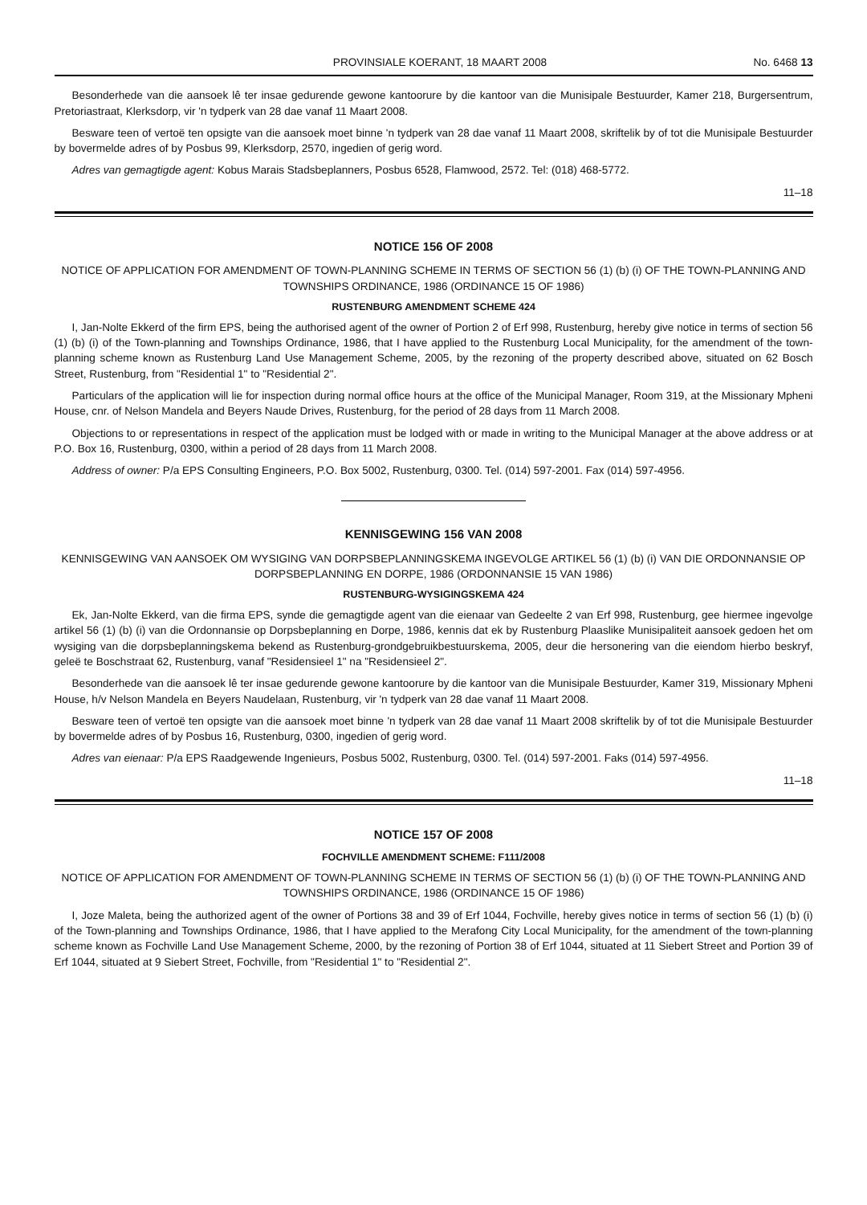PROVINSIALE KOERANT, 18 MAART 2008 No. 6468 13
Besonderhede van die aansoek lê ter insae gedurende gewone kantoorure by die kantoor van die Munisipale Bestuurder, Kamer 218, Burgersentrum, Pretoriastraat, Klerksdorp, vir 'n tydperk van 28 dae vanaf 11 Maart 2008.
Besware teen of vertoë ten opsigte van die aansoek moet binne 'n tydperk van 28 dae vanaf 11 Maart 2008, skriftelik by of tot die Munisipale Bestuurder by bovermelde adres of by Posbus 99, Klerksdorp, 2570, ingedien of gerig word.
Adres van gemagtigde agent: Kobus Marais Stadsbeplanners, Posbus 6528, Flamwood, 2572. Tel: (018) 468-5772.
11–18
NOTICE 156 OF 2008
NOTICE OF APPLICATION FOR AMENDMENT OF TOWN-PLANNING SCHEME IN TERMS OF SECTION 56 (1) (b) (i) OF THE TOWN-PLANNING AND TOWNSHIPS ORDINANCE, 1986 (ORDINANCE 15 OF 1986)
RUSTENBURG AMENDMENT SCHEME 424
I, Jan-Nolte Ekkerd of the firm EPS, being the authorised agent of the owner of Portion 2 of Erf 998, Rustenburg, hereby give notice in terms of section 56 (1) (b) (i) of the Town-planning and Townships Ordinance, 1986, that I have applied to the Rustenburg Local Municipality, for the amendment of the town-planning scheme known as Rustenburg Land Use Management Scheme, 2005, by the rezoning of the property described above, situated on 62 Bosch Street, Rustenburg, from "Residential 1" to "Residential 2".
Particulars of the application will lie for inspection during normal office hours at the office of the Municipal Manager, Room 319, at the Missionary Mpheni House, cnr. of Nelson Mandela and Beyers Naude Drives, Rustenburg, for the period of 28 days from 11 March 2008.
Objections to or representations in respect of the application must be lodged with or made in writing to the Municipal Manager at the above address or at P.O. Box 16, Rustenburg, 0300, within a period of 28 days from 11 March 2008.
Address of owner: P/a EPS Consulting Engineers, P.O. Box 5002, Rustenburg, 0300. Tel. (014) 597-2001. Fax (014) 597-4956.
KENNISGEWING 156 VAN 2008
KENNISGEWING VAN AANSOEK OM WYSIGING VAN DORPSBEPLANNINGSKEMA INGEVOLGE ARTIKEL 56 (1) (b) (i) VAN DIE ORDONNANSIE OP DORPSBEPLANNING EN DORPE, 1986 (ORDONNANSIE 15 VAN 1986)
RUSTENBURG-WYSIGINGSKEMA 424
Ek, Jan-Nolte Ekkerd, van die firma EPS, synde die gemagtigde agent van die eienaar van Gedeelte 2 van Erf 998, Rustenburg, gee hiermee ingevolge artikel 56 (1) (b) (i) van die Ordonnansie op Dorpsbeplanning en Dorpe, 1986, kennis dat ek by Rustenburg Plaaslike Munisipaliteit aansoek gedoen het om wysiging van die dorpsbeplanningskema bekend as Rustenburg-grondgebruikbestuurskema, 2005, deur die hersonering van die eiendom hierbo beskryf, geleë te Boschstraat 62, Rustenburg, vanaf "Residensieel 1" na "Residensieel 2".
Besonderhede van die aansoek lê ter insae gedurende gewone kantoorure by die kantoor van die Munisipale Bestuurder, Kamer 319, Missionary Mpheni House, h/v Nelson Mandela en Beyers Naudelaan, Rustenburg, vir 'n tydperk van 28 dae vanaf 11 Maart 2008.
Besware teen of vertoë ten opsigte van die aansoek moet binne 'n tydperk van 28 dae vanaf 11 Maart 2008 skriftelik by of tot die Munisipale Bestuurder by bovermelde adres of by Posbus 16, Rustenburg, 0300, ingedien of gerig word.
Adres van eienaar: P/a EPS Raadgewende Ingenieurs, Posbus 5002, Rustenburg, 0300. Tel. (014) 597-2001. Faks (014) 597-4956.
11–18
NOTICE 157 OF 2008
FOCHVILLE AMENDMENT SCHEME: F111/2008
NOTICE OF APPLICATION FOR AMENDMENT OF TOWN-PLANNING SCHEME IN TERMS OF SECTION 56 (1) (b) (i) OF THE TOWN-PLANNING AND TOWNSHIPS ORDINANCE, 1986 (ORDINANCE 15 OF 1986)
I, Joze Maleta, being the authorized agent of the owner of Portions 38 and 39 of Erf 1044, Fochville, hereby gives notice in terms of section 56 (1) (b) (i) of the Town-planning and Townships Ordinance, 1986, that I have applied to the Merafong City Local Municipality, for the amendment of the town-planning scheme known as Fochville Land Use Management Scheme, 2000, by the rezoning of Portion 38 of Erf 1044, situated at 11 Siebert Street and Portion 39 of Erf 1044, situated at 9 Siebert Street, Fochville, from "Residential 1" to "Residential 2".